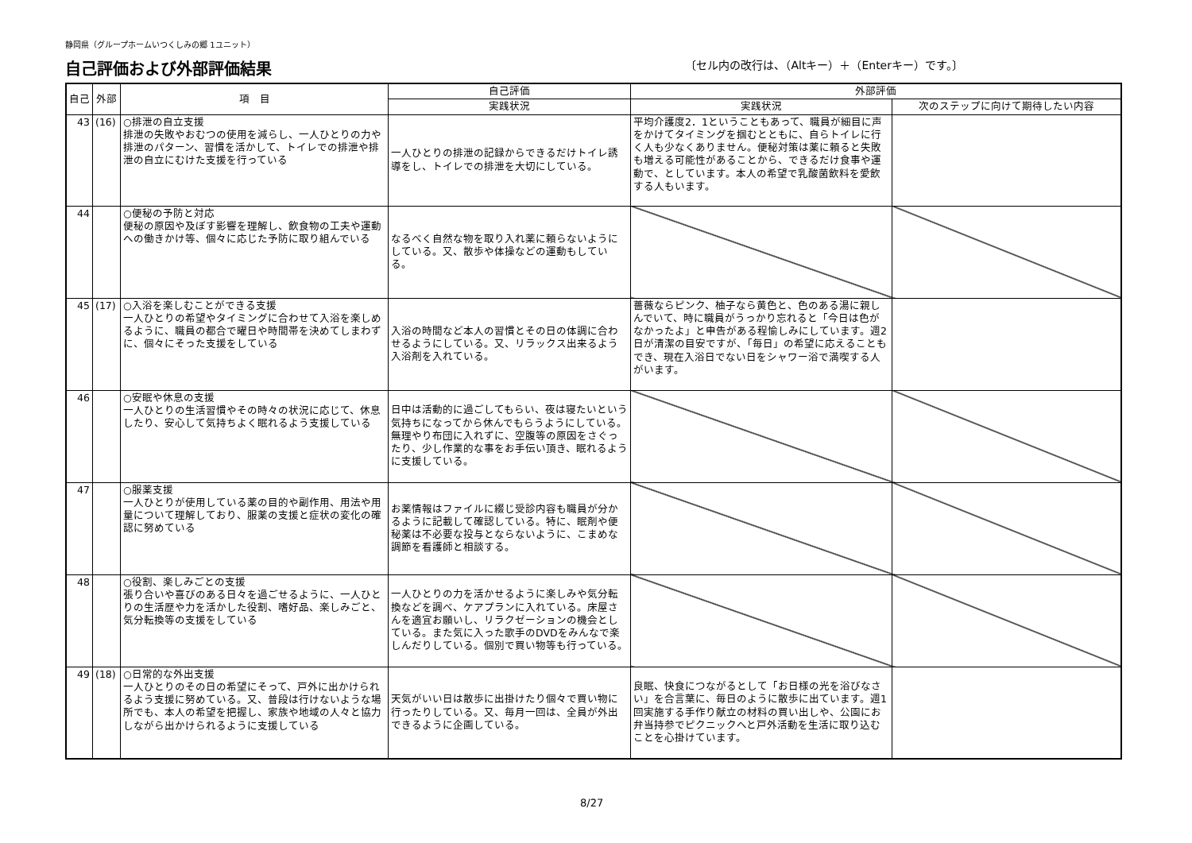静岡県（グループホームいつくしみの郷 1ユニット）
自己評価および外部評価結果
〔セル内の改行は、（Altキー）＋（Enterキー）です。〕
| 自己 | 外部 | 項 目 | 自己評価 | 外部評価 | |
| --- | --- | --- | --- | --- | --- |
| | | | 実践状況 | 実践状況 | 次のステップに向けて期待したい内容 |
| 43 | (16) | ○排泄の自立支援 排泄の失敗やおむつの使用を減らし、一人ひとりの力や排泄のパターン、習慣を活かして、トイレでの排泄や排泄の自立にむけた支援を行っている | 一人ひとりの排泄の記録からできるだけトイレ誘導をし、トイレでの排泄を大切にしている。 | 平均介護度2．1ということもあって、職員が細目に声をかけてタイミングを掴むとともに、自らトイレに行く人も少なくありません。便秘対策は薬に頼ると失敗も増える可能性があることから、できるだけ食事や運動で、としています。本人の希望で乳酸菌飲料を愛飲する人もいます。 | |
| 44 | | ○便秘の予防と対応 便秘の原因や及ぼす影響を理解し、飲食物の工夫や運動への働きかけ等、個々に応じた予防に取り組んでいる | なるべく自然な物を取り入れ薬に頼らないようにしている。又、散歩や体操などの運動もしている。 | | |
| 45 | (17) | ○入浴を楽しむことができる支援 一人ひとりの希望やタイミングに合わせて入浴を楽しめるように、職員の都合で曜日や時間帯を決めてしまわずに、個々にそった支援をしている | 入浴の時間など本人の習慣とその日の体調に合わせるようにしている。又、リラックス出来るよう入浴剤を入れている。 | 薔薇ならピンク、柚子なら黄色と、色のある湯に親しんでいて、時に職員がうっかり忘れると「今日は色がなかったよ」と申告がある程愉しみにしています。週2日が清潔の目安ですが、「毎日」の希望に応えることもでき、現在入浴日でない日をシャワー浴で満喫する人がいます。 | |
| 46 | | ○安眠や休息の支援 一人ひとりの生活習慣やその時々の状況に応じて、休息したり、安心して気持ちよく眠れるよう支援している | 日中は活動的に過ごしてもらい、夜は寝たいという気持ちになってから休んでもらうようにしている。無理やり布団に入れずに、空腹等の原因をさぐったり、少し作業的な事をお手伝い頂き、眠れるように支援している。 | | |
| 47 | | ○服薬支援 一人ひとりが使用している薬の目的や副作用、用法や用量について理解しており、服薬の支援と症状の変化の確認に努めている | お薬情報はファイルに綴じ受診内容も職員が分かるように記載して確認している。特に、眠剤や便秘薬は不必要な投与とならないように、こまめな調節を看護師と相談する。 | | |
| 48 | | ○役割、楽しみごとの支援 張り合いや喜びのある日々を過ごせるように、一人ひとりの生活歴や力を活かした役割、嗜好品、楽しみごと、気分転換等の支援をしている | 一人ひとりの力を活かせるように楽しみや気分転換などを調べ、ケアプランに入れている。床屋さんを適宜お願いし、リラクゼーションの機会としている。また気に入った歌手のDVDをみんなで楽しんだりしている。個別で買い物等も行っている。 | | |
| 49 | (18) | ○日常的な外出支援 一人ひとりのその日の希望にそって、戸外に出かけられるよう支援に努めている。又、普段は行けないような場所でも、本人の希望を把握し、家族や地域の人々と協力しながら出かけられるように支援している | 天気がいい日は散歩に出掛けたり個々で買い物に行ったりしている。又、毎月一回は、全員が外出できるように企画している。 | 良眠、快食につながるとして「お日様の光を浴びなさい」を合言葉に、毎日のように散歩に出ています。週1回実施する手作り献立の材料の買い出しや、公園にお弁当持参でピクニックへと戸外活動を生活に取り込むことを心掛けています。 | |
8/27